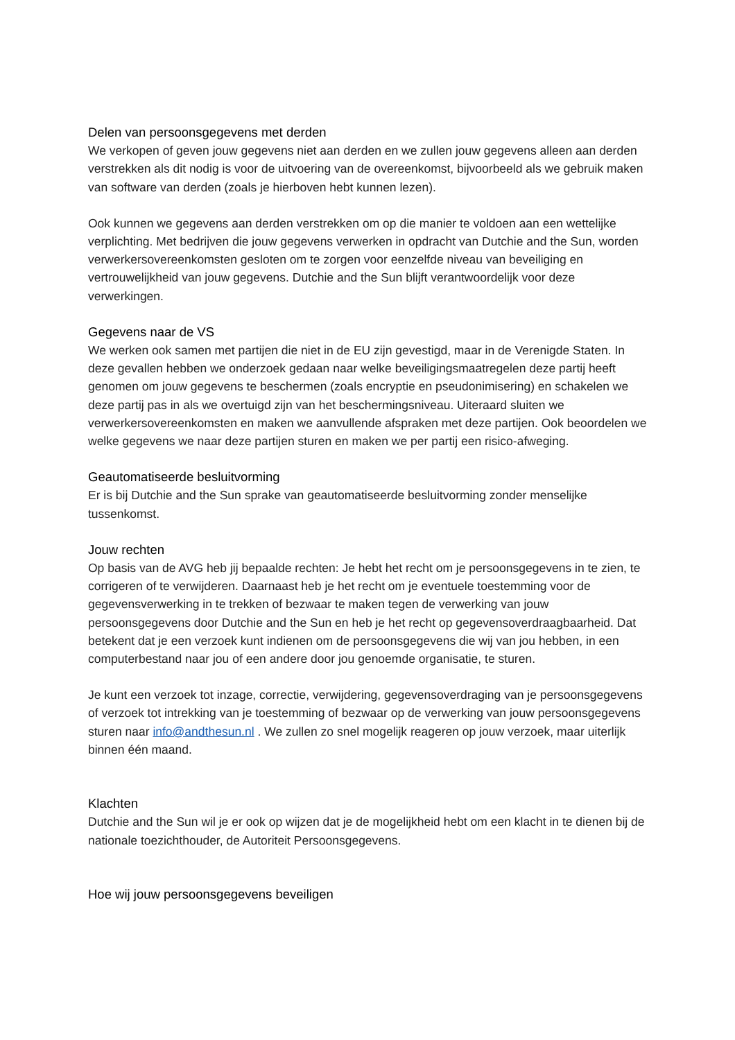Delen van persoonsgegevens met derden
We verkopen of geven jouw gegevens niet aan derden en we zullen jouw gegevens alleen aan derden verstrekken als dit nodig is voor de uitvoering van de overeenkomst, bijvoorbeeld als we gebruik maken van software van derden (zoals je hierboven hebt kunnen lezen).
Ook kunnen we gegevens aan derden verstrekken om op die manier te voldoen aan een wettelijke verplichting. Met bedrijven die jouw gegevens verwerken in opdracht van Dutchie and the Sun, worden verwerkersovereenkomsten gesloten om te zorgen voor eenzelfde niveau van beveiliging en vertrouwelijkheid van jouw gegevens. Dutchie and the Sun blijft verantwoordelijk voor deze verwerkingen.
Gegevens naar de VS
We werken ook samen met partijen die niet in de EU zijn gevestigd, maar in de Verenigde Staten. In deze gevallen hebben we onderzoek gedaan naar welke beveiligingsmaatregelen deze partij heeft genomen om jouw gegevens te beschermen (zoals encryptie en pseudonimisering) en schakelen we deze partij pas in als we overtuigd zijn van het beschermingsniveau. Uiteraard sluiten we verwerkersovereenkomsten en maken we aanvullende afspraken met deze partijen. Ook beoordelen we welke gegevens we naar deze partijen sturen en maken we per partij een risico-afweging.
Geautomatiseerde besluitvorming
Er is bij Dutchie and the Sun sprake van geautomatiseerde besluitvorming zonder menselijke tussenkomst.
Jouw rechten
Op basis van de AVG heb jij bepaalde rechten: Je hebt het recht om je persoonsgegevens in te zien, te corrigeren of te verwijderen. Daarnaast heb je het recht om je eventuele toestemming voor de gegevensverwerking in te trekken of bezwaar te maken tegen de verwerking van jouw persoonsgegevens door Dutchie and the Sun en heb je het recht op gegevensoverdraagbaarheid. Dat betekent dat je een verzoek kunt indienen om de persoonsgegevens die wij van jou hebben, in een computerbestand naar jou of een andere door jou genoemde organisatie, te sturen.
Je kunt een verzoek tot inzage, correctie, verwijdering, gegevensoverdraging van je persoonsgegevens of verzoek tot intrekking van je toestemming of bezwaar op de verwerking van jouw persoonsgegevens sturen naar info@andthesun.nl . We zullen zo snel mogelijk reageren op jouw verzoek, maar uiterlijk binnen één maand.
Klachten
Dutchie and the Sun wil je er ook op wijzen dat je de mogelijkheid hebt om een klacht in te dienen bij de nationale toezichthouder, de Autoriteit Persoonsgegevens.
Hoe wij jouw persoonsgegevens beveiligen